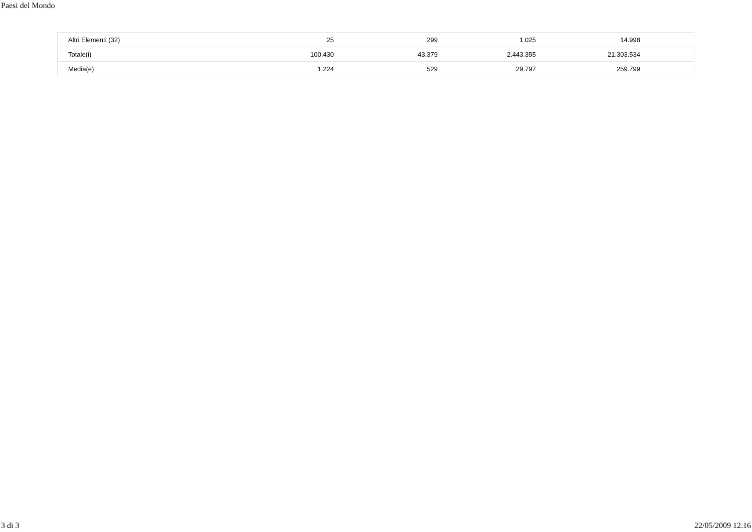Paesi del Mondo
| Altri Elementi (32) | 25 | 299 | 1.025 | 14.998 | |
| Totale(i) | 100.430 | 43.379 | 2.443.355 | 21.303.534 | |
| Media(e) | 1.224 | 529 | 29.797 | 259.799 | |
3 di 3 22/05/2009 12.16